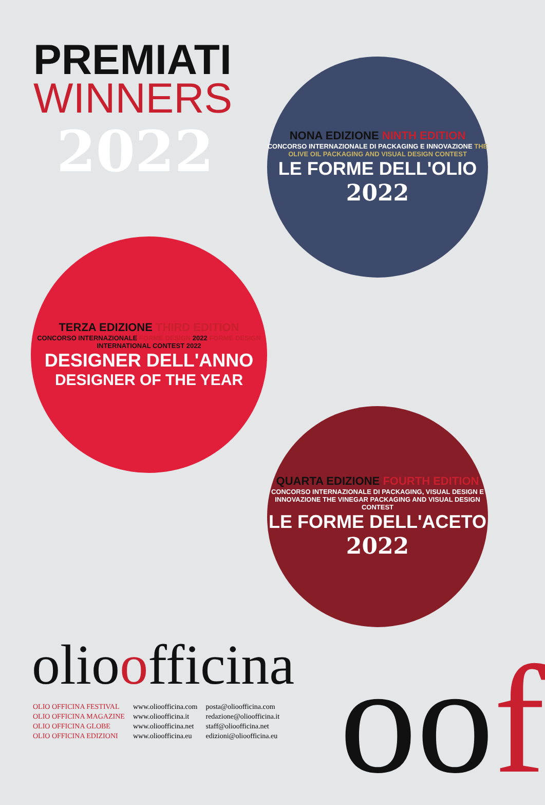PREMIATI
WINNERS
2022
NONA EDIZIONE NINTH EDITION
CONCORSO INTERNAZIONALE DI PACKAGING E INNOVAZIONE THE OLIVE OIL PACKAGING AND VISUAL DESIGN CONTEST
LE FORME DELL'OLIO
2022
TERZA EDIZIONE THIRD EDITION
CONCORSO INTERNAZIONALE FORME DESIGN 2022 FORME DESIGN INTERNATIONAL CONTEST 2022
DESIGNER DELL'ANNO
DESIGNER OF THE YEAR
QUARTA EDIZIONE FOURTH EDITION
CONCORSO INTERNAZIONALE DI PACKAGING, VISUAL DESIGN E INNOVAZIONE THE VINEGAR PACKAGING AND VISUAL DESIGN CONTEST
LE FORME DELL'ACETO
2022
olioofficina
OLIO OFFICINA FESTIVAL
OLIO OFFICINA MAGAZINE
OLIO OFFICINA GLOBE
OLIO OFFICINA EDIZIONI
www.olioofficina.com
www.olioofficina.it
www.olioofficina.net
www.olioofficina.eu
posta@olioofficina.com
redazione@olioofficina.it
staff@olioofficina.net
edizioni@olioofficina.eu
oof